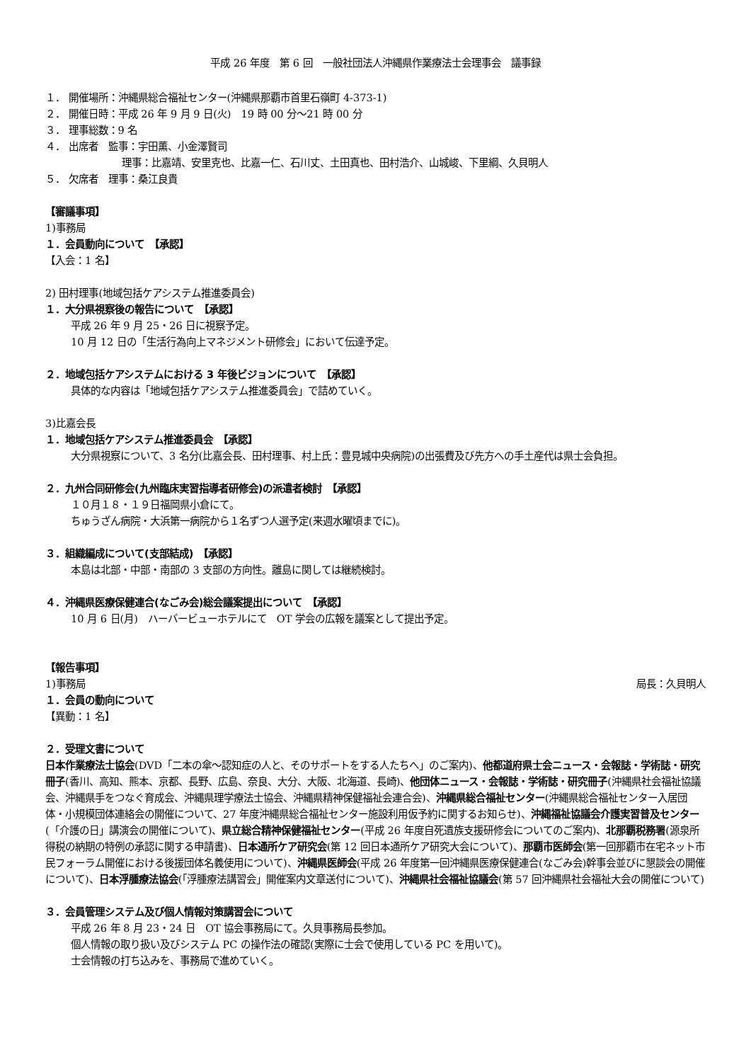平成 26 年度　第 6 回　一般社団法人沖縄県作業療法士会理事会　議事録
１． 開催場所：沖縄県総合福祉センター(沖縄県那覇市首里石嶺町 4-373-1)
２． 開催日時：平成 26 年 9 月 9 日(火)　19 時 00 分～21 時 00 分
３． 理事総数：9 名
４． 出席者　監事：宇田薫、小金澤賢司
理事：比嘉靖、安里克也、比嘉一仁、石川丈、土田真也、田村浩介、山城峻、下里綱、久貝明人
５． 欠席者　理事：桑江良貴
【審議事項】
1)事務局
１．会員動向について　【承認】
【入会：1 名】
2) 田村理事(地域包括ケアシステム推進委員会)
１．大分県視察後の報告について　【承認】
平成 26 年 9 月 25・26 日に視察予定。
10 月 12 日の「生活行為向上マネジメント研修会」において伝達予定。
２．地域包括ケアシステムにおける 3 年後ビジョンについて　【承認】
具体的な内容は「地域包括ケアシステム推進委員会」で詰めていく。
3)比嘉会長
１．地域包括ケアシステム推進委員会　【承認】
大分県視察について、3 名分(比嘉会長、田村理事、村上氏：豊見城中央病院)の出張費及び先方への手土産代は県士会負担。
２．九州合同研修会(九州臨床実習指導者研修会)の派遣者検討　【承認】
１０月１８・１９日福岡県小倉にて。
ちゅうざん病院・大浜第一病院から１名ずつ人選予定(来週水曜頃までに)。
３．組織編成について(支部結成)　【承認】
本島は北部・中部・南部の 3 支部の方向性。離島に関しては継続検討。
４．沖縄県医療保健連合(なごみ会)総会議案提出について　【承認】
10 月 6 日(月)　ハーバービューホテルにて　OT 学会の広報を議案として提出予定。
【報告事項】
1)事務局 局長：久貝明人
１．会員の動向について
【異動：1 名】
２．受理文書について
日本作業療法士協会(DVD「二本の傘～認知症の人と、そのサポートをする人たちへ」のご案内)、他都道府県士会ニュース・会報誌・学術誌・研究冊子(香川、高知、熊本、京都、長野、広島、奈良、大分、大阪、北海道、長崎)、他団体ニュース・会報誌・学術誌・研究冊子(沖縄県社会福祉協議会、沖縄県手をつなぐ育成会、沖縄県理学療法士協会、沖縄県精神保健福祉会連合会)、沖縄県総合福祉センター(沖縄県総合福祉センター入居団体・小規模団体連絡会の開催について、27 年度沖縄県総合福祉センター施設利用仮予約に関するお知らせ)、沖縄福祉協議会介護実習普及センター(「介護の日」講演会の開催について)、県立総合精神保健福祉センター(平成 26 年度自死遺族支援研修会についてのご案内)、北那覇税務署(源泉所得税の納期の特例の承認に関する申請書)、日本通所ケア研究会(第 12 回日本通所ケア研究大会について)、那覇市医師会(第一回那覇市在宅ネット市民フォーラム開催における後援団体名義使用について)、沖縄県医師会(平成 26 年度第一回沖縄県医療保健連合(なごみ会)幹事会並びに懇談会の開催について)、日本浮腫療法協会(「浮腫療法講習会」開催案内文章送付について)、沖縄県社会福祉協議会(第 57 回沖縄県社会福祉大会の開催について)
３．会員管理システム及び個人情報対策講習会について
平成 26 年 8 月 23・24 日　OT 協会事務局にて。久貝事務局長参加。
個人情報の取り扱い及びシステム PC の操作法の確認(実際に士会で使用している PC を用いて)。
士会情報の打ち込みを、事務局で進めていく。